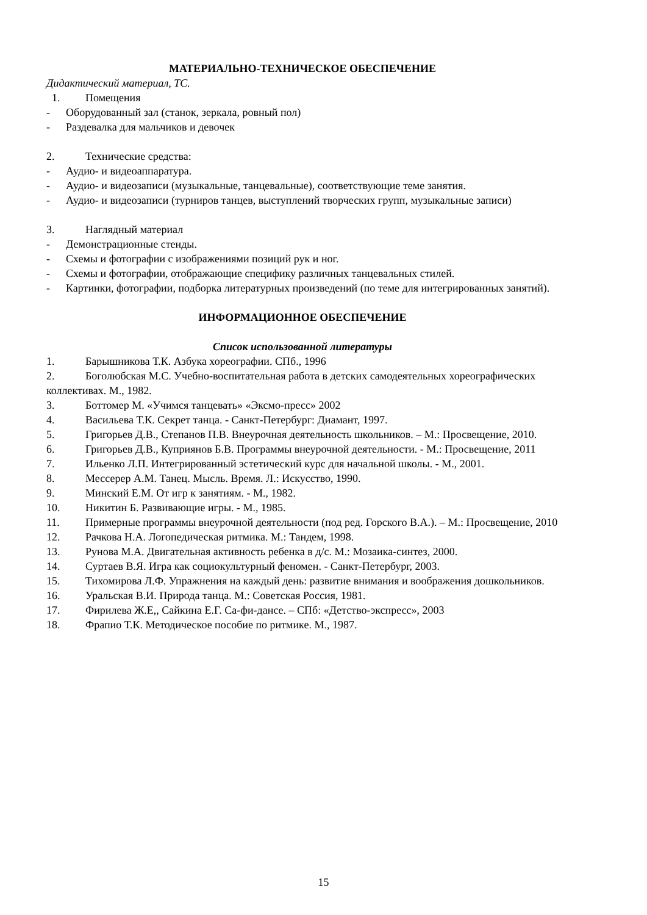МАТЕРИАЛЬНО-ТЕХНИЧЕСКОЕ ОБЕСПЕЧЕНИЕ
Дидактический материал, ТС.
1. Помещения
- Оборудованный зал (станок, зеркала, ровный пол)
- Раздевалка для мальчиков и девочек
2. Технические средства:
- Аудио- и видеоаппаратура.
- Аудио- и видеозаписи (музыкальные, танцевальные), соответствующие теме занятия.
- Аудио- и видеозаписи (турниров танцев, выступлений творческих групп, музыкальные записи)
3. Наглядный материал
- Демонстрационные стенды.
- Схемы и фотографии с изображениями позиций рук и ног.
- Схемы и фотографии, отображающие специфику различных танцевальных стилей.
- Картинки, фотографии, подборка литературных произведений (по теме для интегрированных занятий).
ИНФОРМАЦИОННОЕ ОБЕСПЕЧЕНИЕ
Список использованной литературы
1. Барышникова Т.К. Азбука хореографии. СПб., 1996
2. Боголюбская М.С. Учебно-воспитательная работа в детских самодеятельных хореографических коллективах. М., 1982.
3. Боттомер М. «Учимся танцевать» «Эксмо-пресс» 2002
4. Васильева Т.К. Секрет танца. - Санкт-Петербург: Диамант, 1997.
5. Григорьев Д.В., Степанов П.В. Внеурочная деятельность школьников. – М.: Просвещение, 2010.
6. Григорьев Д.В., Куприянов Б.В. Программы внеурочной деятельности. - М.: Просвещение, 2011
7. Ильенко Л.П. Интегрированный эстетический курс для начальной школы. - М., 2001.
8. Мессерер А.М. Танец. Мысль. Время. Л.: Искусство, 1990.
9. Минский Е.М. От игр к занятиям. - М., 1982.
10. Никитин Б. Развивающие игры. - М., 1985.
11. Примерные программы внеурочной деятельности (под ред. Горского В.А.). – М.: Просвещение, 2010
12. Рачкова Н.А. Логопедическая ритмика. М.: Тандем, 1998.
13. Рунова М.А. Двигательная активность ребенка в д/с. М.: Мозаика-синтез, 2000.
14. Суртаев В.Я. Игра как социокультурный феномен. - Санкт-Петербург, 2003.
15. Тихомирова Л.Ф. Упражнения на каждый день: развитие внимания и воображения дошкольников.
16. Уральская В.И. Природа танца. М.: Советская Россия, 1981.
17. Фирилева Ж.Е,, Сайкина Е.Г. Са-фи-дансе. – СПб: «Детство-экспресс», 2003
18. Фрапио Т.К. Методическое пособие по ритмике. М., 1987.
15